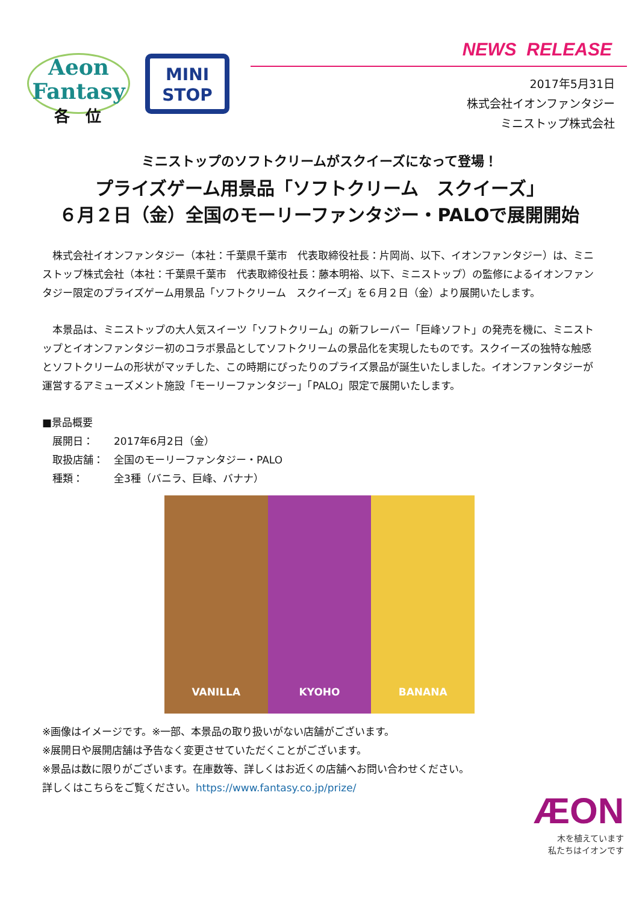Aeon
Fantasy
MINI
STOP
NEWS RELEASE
2017年5月31日
株式会社イオンファンタジー
ミニストップ株式会社
各　位
ミニストップのソフトクリームがスクイーズになって登場！
プライズゲーム用景品「ソフトクリーム　スクイーズ」
６月２日（金）全国のモーリーファンタジー・PALOで展開開始
　株式会社イオンファンタジー（本社：千葉県千葉市　代表取締役社長：片岡尚、以下、イオンファンタジー）は、ミニストップ株式会社（本社：千葉県千葉市　代表取締役社長：藤本明裕、以下、ミニストップ）の監修によるイオンファンタジー限定のプライズゲーム用景品「ソフトクリーム　スクイーズ」を６月２日（金）より展開いたします。
　本景品は、ミニストップの大人気スイーツ「ソフトクリーム」の新フレーバー「巨峰ソフト」の発売を機に、ミニストップとイオンファンタジー初のコラボ景品としてソフトクリームの景品化を実現したものです。スクイーズの独特な触感とソフトクリームの形状がマッチした、この時期にぴったりのプライズ景品が誕生いたしました。イオンファンタジーが運営するアミューズメント施設「モーリーファンタジー」「PALO」限定で展開いたします。
■景品概要
　展開日：　　2017年6月2日（金）
　取扱店舗：　全国のモーリーファンタジー・PALO
　種類：　　　全3種（バニラ、巨峰、バナナ）
VANILLA KYOHO BANANA
※画像はイメージです。※一部、本景品の取り扱いがない店舗がございます。
※展開日や展開店舗は予告なく変更させていただくことがございます。
※景品は数に限りがございます。在庫数等、詳しくはお近くの店舗へお問い合わせください。
詳しくはこちらをご覧ください。https://www.fantasy.co.jp/prize/
ÆON
木を植えています
私たちはイオンです